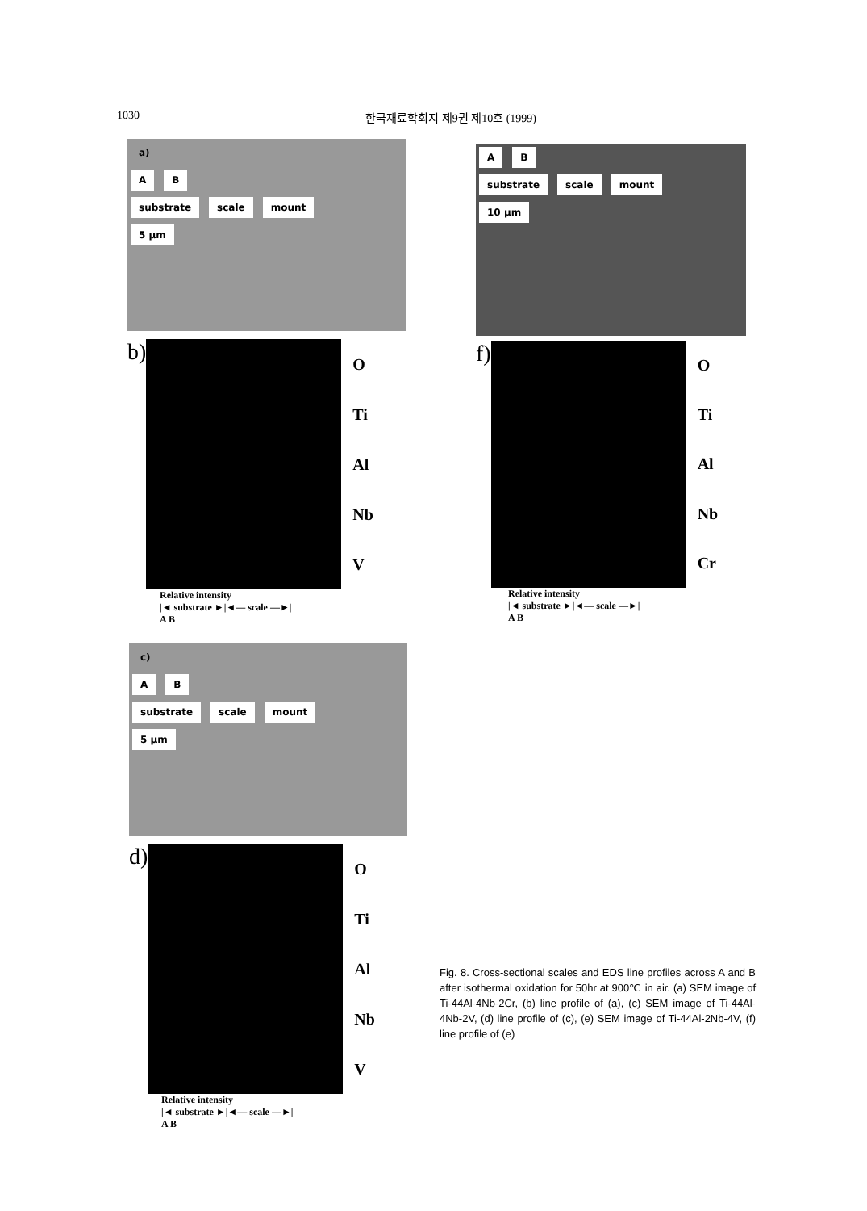1030 한국재료학회지 제9권 제10호 (1999)
a)
A B
substrate scale mount
5 μm
b)
O
Ti
Al
Nb
V
Relative intensity
|◄ substrate ►|◄— scale —►|
A B
A B
substrate scale mount
10 μm
f)
O
Ti
Al
Nb
Cr
Relative intensity
|◄ substrate ►|◄— scale —►|
A B
c)
A B
substrate scale mount
5 μm
d)
O
Ti
Al
Nb
V
Relative intensity
|◄ substrate ►|◄— scale —►|
A B
Fig. 8. Cross-sectional scales and EDS line profiles across A and B after isothermal oxidation for 50hr at 900℃ in air. (a) SEM image of Ti-44Al-4Nb-2Cr, (b) line profile of (a), (c) SEM image of Ti-44Al-4Nb-2V, (d) line profile of (c), (e) SEM image of Ti-44Al-2Nb-4V, (f) line profile of (e)